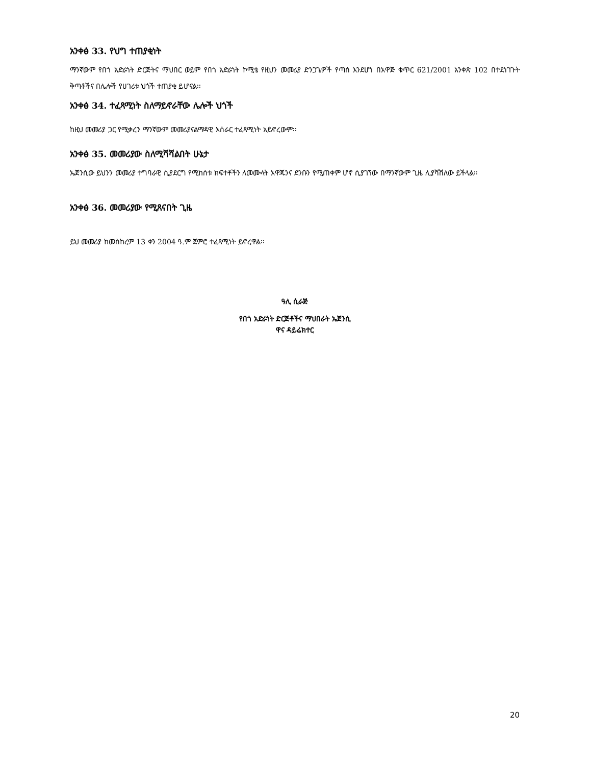አንቀፅ 33. የህግ ተጠያቂነት
ማንኛውም የበጎ አድራጎት ድርጅትና ማህበር ወይም የበጎ አድራጎት ኮሚቴ የዚህን መመሪያ ድንጋጌዎች የጣሰ እንደሆነ በአዋጅ ቁጥር 621/2001 አንቀጽ 102 በተደነገጉት ቅጣቶችና በሌሎች የሀገሪቱ ህጎች ተጠያቂ ይሆናል፡፡
አንቀፅ 34. ተፈጻሚነት ስለማይኖራቸው ሌሎች ህጎች
ከዚህ መመሪያ ጋር የሚቃረን ማንኛውም መመሪያናልማዳዊ አሰራር ተፈጻሚነት አይኖረውም፡፡
አንቀፅ 35. መመሪያው ስለሚሻሻልበት ሁኔታ
ኤጀንሲው ይህንን መመሪያ ተግባራዊ ሲያደርግ የሚከሰቱ ክፍተቶችን ለመሙላት አዋጁንና ደንቡን የሚጠቀም ሆኖ ሲያገኘው በማንኛውም ጊዜ ሊያሻሽለው ይችላል፡፡
አንቀፅ 36. መመሪያው የሚጸናበት ጊዜ
ይህ መመሪያ ከመስከረም 13 ቀን 2004 ዓ.ም ጀምሮ ተፈጻሚነት ይኖረዋል፡፡
ዓሊ ሲራጅ
የበጎ አድራጎት ድርጅቶችና ማህበራት ኤጀንሲ
ዋና ዳይሬክተር
20